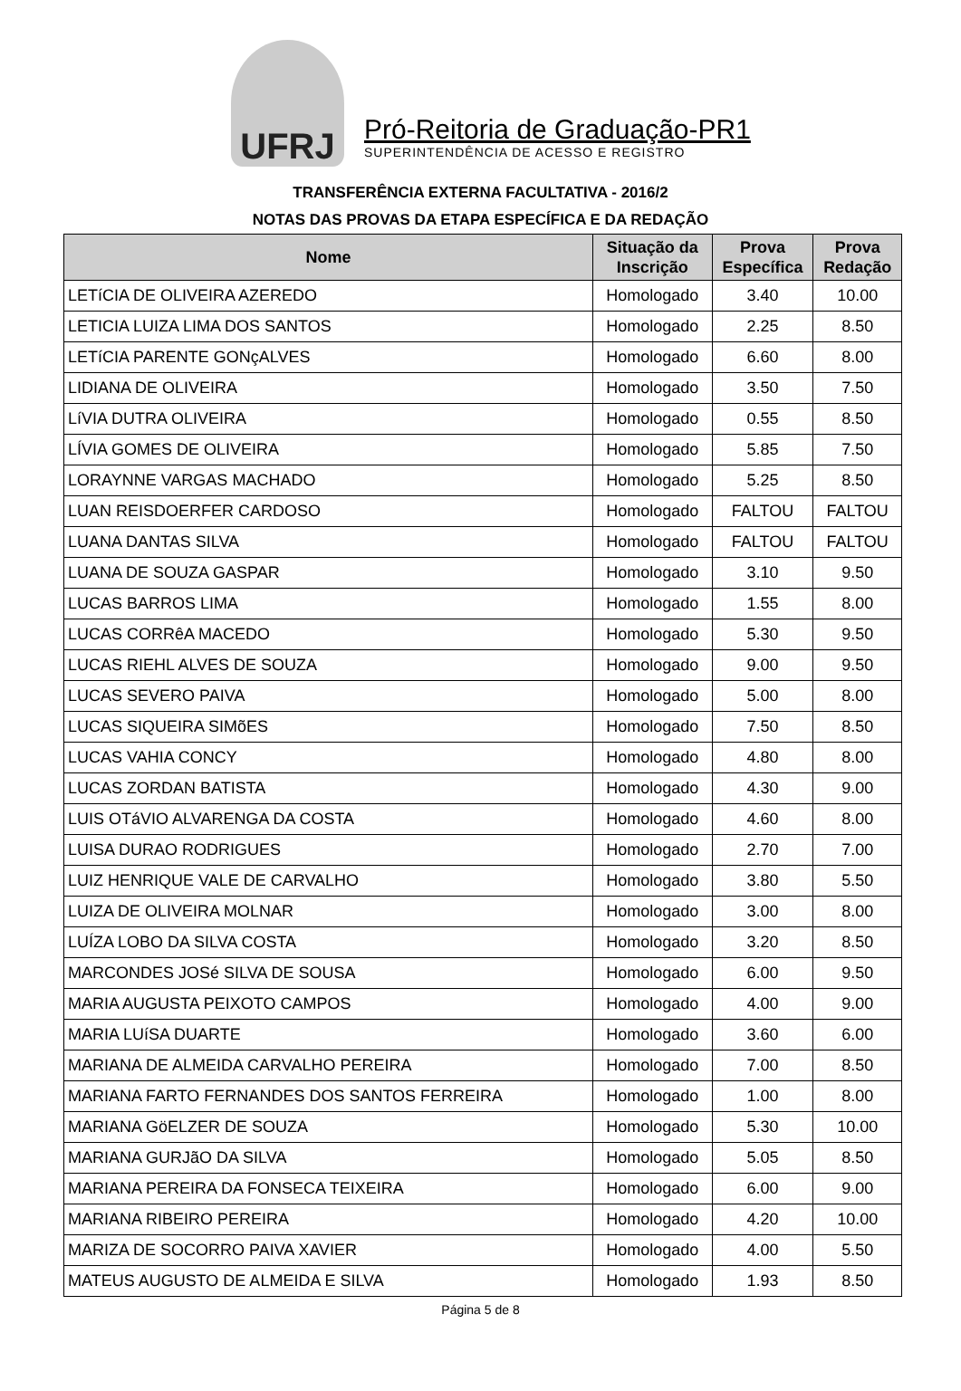UFRJ
Pró-Reitoria de Graduação-PR1
SUPERINTENDÊNCIA DE ACESSO E REGISTRO
TRANSFERÊNCIA EXTERNA FACULTATIVA - 2016/2
NOTAS DAS PROVAS DA ETAPA ESPECÍFICA E DA REDAÇÃO
| Nome | Situação da Inscrição | Prova Específica | Prova Redação |
| --- | --- | --- | --- |
| LETíCIA DE OLIVEIRA AZEREDO | Homologado | 3.40 | 10.00 |
| LETICIA LUIZA LIMA DOS SANTOS | Homologado | 2.25 | 8.50 |
| LETíCIA PARENTE GONçALVES | Homologado | 6.60 | 8.00 |
| LIDIANA DE OLIVEIRA | Homologado | 3.50 | 7.50 |
| LíVIA DUTRA OLIVEIRA | Homologado | 0.55 | 8.50 |
| LÍVIA GOMES DE OLIVEIRA | Homologado | 5.85 | 7.50 |
| LORAYNNE VARGAS MACHADO | Homologado | 5.25 | 8.50 |
| LUAN REISDOERFER CARDOSO | Homologado | FALTOU | FALTOU |
| LUANA DANTAS SILVA | Homologado | FALTOU | FALTOU |
| LUANA DE SOUZA GASPAR | Homologado | 3.10 | 9.50 |
| LUCAS BARROS LIMA | Homologado | 1.55 | 8.00 |
| LUCAS CORRêA MACEDO | Homologado | 5.30 | 9.50 |
| LUCAS RIEHL ALVES DE SOUZA | Homologado | 9.00 | 9.50 |
| LUCAS SEVERO PAIVA | Homologado | 5.00 | 8.00 |
| LUCAS SIQUEIRA SIMõES | Homologado | 7.50 | 8.50 |
| LUCAS VAHIA CONCY | Homologado | 4.80 | 8.00 |
| LUCAS ZORDAN BATISTA | Homologado | 4.30 | 9.00 |
| LUIS OTáVIO ALVARENGA DA COSTA | Homologado | 4.60 | 8.00 |
| LUISA DURAO RODRIGUES | Homologado | 2.70 | 7.00 |
| LUIZ HENRIQUE VALE DE CARVALHO | Homologado | 3.80 | 5.50 |
| LUIZA DE OLIVEIRA MOLNAR | Homologado | 3.00 | 8.00 |
| LUÍZA LOBO DA SILVA COSTA | Homologado | 3.20 | 8.50 |
| MARCONDES JOSé SILVA DE SOUSA | Homologado | 6.00 | 9.50 |
| MARIA AUGUSTA PEIXOTO CAMPOS | Homologado | 4.00 | 9.00 |
| MARIA LUíSA DUARTE | Homologado | 3.60 | 6.00 |
| MARIANA DE ALMEIDA CARVALHO PEREIRA | Homologado | 7.00 | 8.50 |
| MARIANA FARTO FERNANDES DOS SANTOS FERREIRA | Homologado | 1.00 | 8.00 |
| MARIANA GöELZER DE SOUZA | Homologado | 5.30 | 10.00 |
| MARIANA GURJãO DA SILVA | Homologado | 5.05 | 8.50 |
| MARIANA PEREIRA DA FONSECA TEIXEIRA | Homologado | 6.00 | 9.00 |
| MARIANA RIBEIRO PEREIRA | Homologado | 4.20 | 10.00 |
| MARIZA DE SOCORRO PAIVA XAVIER | Homologado | 4.00 | 5.50 |
| MATEUS AUGUSTO DE ALMEIDA E SILVA | Homologado | 1.93 | 8.50 |
Página 5 de 8